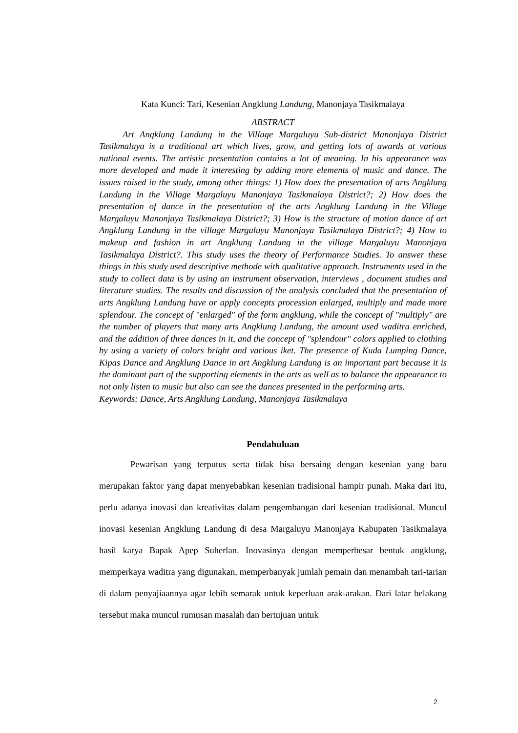Kata Kunci: Tari, Kesenian Angklung Landung, Manonjaya Tasikmalaya
ABSTRACT
Art Angklung Landung in the Village Margaluyu Sub-district Manonjaya District Tasikmalaya is a traditional art which lives, grow, and getting lots of awards at various national events. The artistic presentation contains a lot of meaning. In his appearance was more developed and made it interesting by adding more elements of music and dance. The issues raised in the study, among other things: 1) How does the presentation of arts Angklung Landung in the Village Margaluyu Manonjaya Tasikmalaya District?; 2) How does the presentation of dance in the presentation of the arts Angklung Landung in the Village Margaluyu Manonjaya Tasikmalaya District?; 3) How is the structure of motion dance of art Angklung Landung in the village Margaluyu Manonjaya Tasikmalaya District?; 4) How to makeup and fashion in art Angklung Landung in the village Margaluyu Manonjaya Tasikmalaya District?. This study uses the theory of Performance Studies. To answer these things in this study used descriptive methode with qualitative approach. Instruments used in the study to collect data is by using an instrument observation, interviews , document studies and literature studies. The results and discussion of the analysis concluded that the presentation of arts Angklung Landung have or apply concepts procession enlarged, multiply and made more splendour. The concept of "enlarged" of the form angklung, while the concept of "multiply" are the number of players that many arts Angklung Landung, the amount used waditra enriched, and the addition of three dances in it, and the concept of "splendour" colors applied to clothing by using a variety of colors bright and various iket. The presence of Kuda Lumping Dance, Kipas Dance and Angklung Dance in art Angklung Landung is an important part because it is the dominant part of the supporting elements in the arts as well as to balance the appearance to not only listen to music but also can see the dances presented in the performing arts.
Keywords: Dance, Arts Angklung Landung, Manonjaya Tasikmalaya
Pendahuluan
Pewarisan yang terputus serta tidak bisa bersaing dengan kesenian yang baru merupakan faktor yang dapat menyebabkan kesenian tradisional hampir punah. Maka dari itu, perlu adanya inovasi dan kreativitas dalam pengembangan dari kesenian tradisional. Muncul inovasi kesenian Angklung Landung di desa Margaluyu Manonjaya Kabupaten Tasikmalaya hasil karya Bapak Apep Suherlan. Inovasinya dengan memperbesar bentuk angklung, memperkaya waditra yang digunakan, memperbanyak jumlah pemain dan menambah tari-tarian di dalam penyajiaannya agar lebih semarak untuk keperluan arak-arakan. Dari latar belakang tersebut maka muncul rumusan masalah dan bertujuan untuk
2